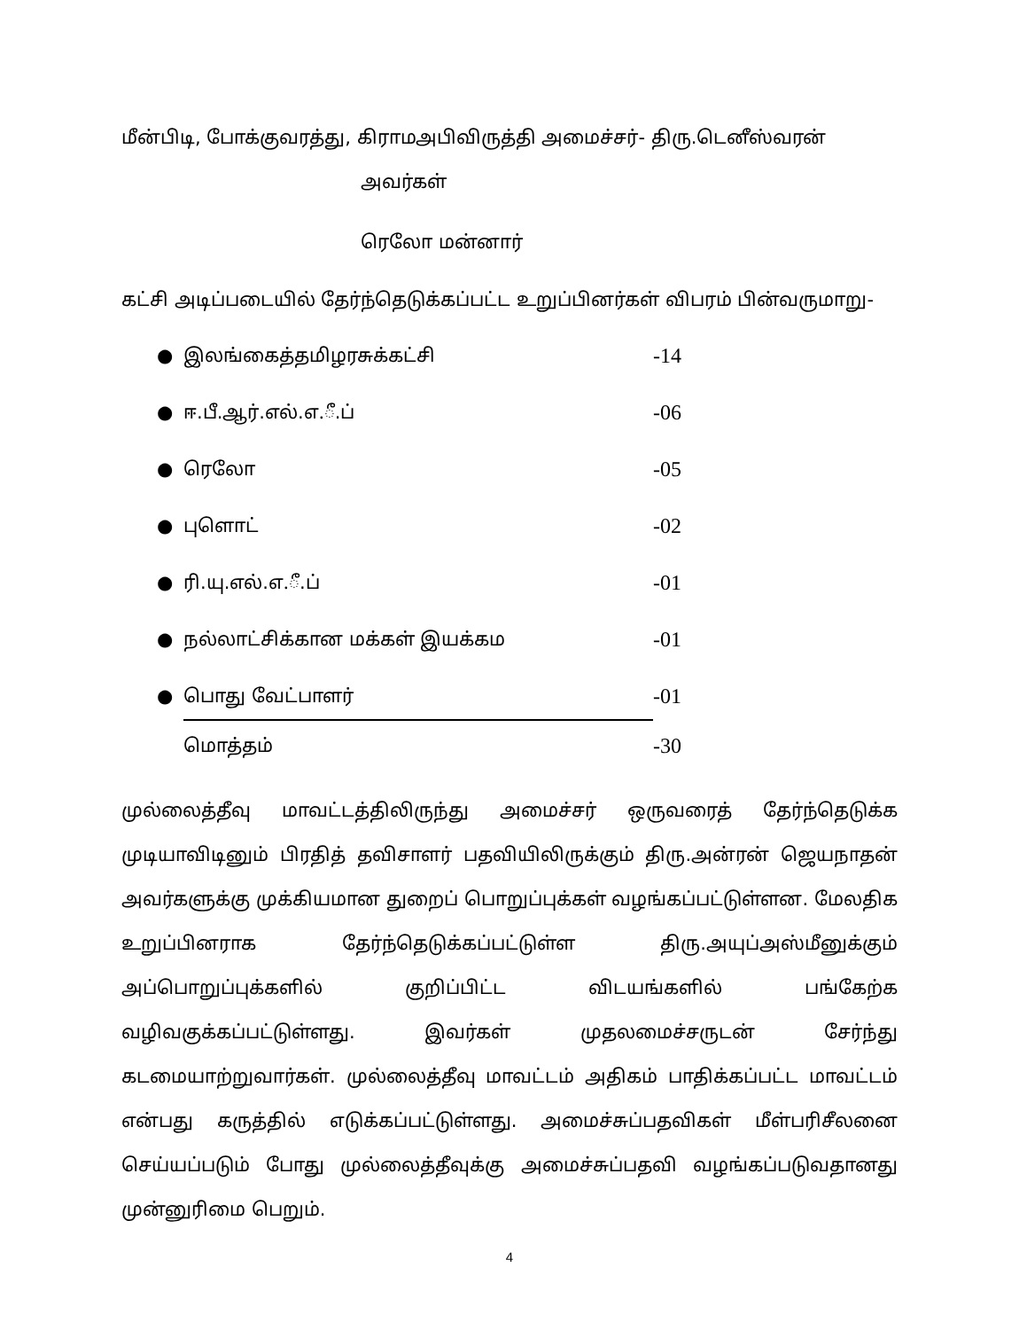மீன்பிடி, போக்குவரத்து, கிராமஅபிவிருத்தி அமைச்சர்- திரு.டெனீஸ்வரன்
அவர்கள்
ரெலோ மன்னார்
கட்சி அடிப்படையில் தேர்ந்தெடுக்கப்பட்ட உறுப்பினர்கள் விபரம் பின்வருமாறு-
● இலங்கைத்தமிழரசுக்கட்சி -14
● ஈ.பீ.ஆர்.எல்.எ.ீ.ப் -06
● ரெலோ -05
● புளொட் -02
● ரி.யு.எல்.எ.ீ.ப் -01
● நல்லாட்சிக்கான மக்கள் இயக்கம -01
● பொது வேட்பாளர் -01
மொத்தம் -30
முல்லைத்தீவு மாவட்டத்திலிருந்து அமைச்சர் ஒருவரைத் தேர்ந்தெடுக்க முடியாவிடினும் பிரதித் தவிசாளர் பதவியிலிருக்கும் திரு.அன்ரன் ஜெயநாதன் அவர்களுக்கு முக்கியமான துறைப் பொறுப்புக்கள் வழங்கப்பட்டுள்ளன. மேலதிக உறுப்பினராக தேர்ந்தெடுக்கப்பட்டுள்ள திரு.அயுப்அஸ்மீனுக்கும் அப்பொறுப்புக்களில் குறிப்பிட்ட விடயங்களில் பங்கேற்க வழிவகுக்கப்பட்டுள்ளது. இவர்கள் முதலமைச்சருடன் சேர்ந்து கடமையாற்றுவார்கள். முல்லைத்தீவு மாவட்டம் அதிகம் பாதிக்கப்பட்ட மாவட்டம் என்பது கருத்தில் எடுக்கப்பட்டுள்ளது. அமைச்சுப்பதவிகள் மீள்பரிசீலனை செய்யப்படும் போது முல்லைத்தீவுக்கு அமைச்சுப்பதவி வழங்கப்படுவதானது முன்னுரிமை பெறும்.
4